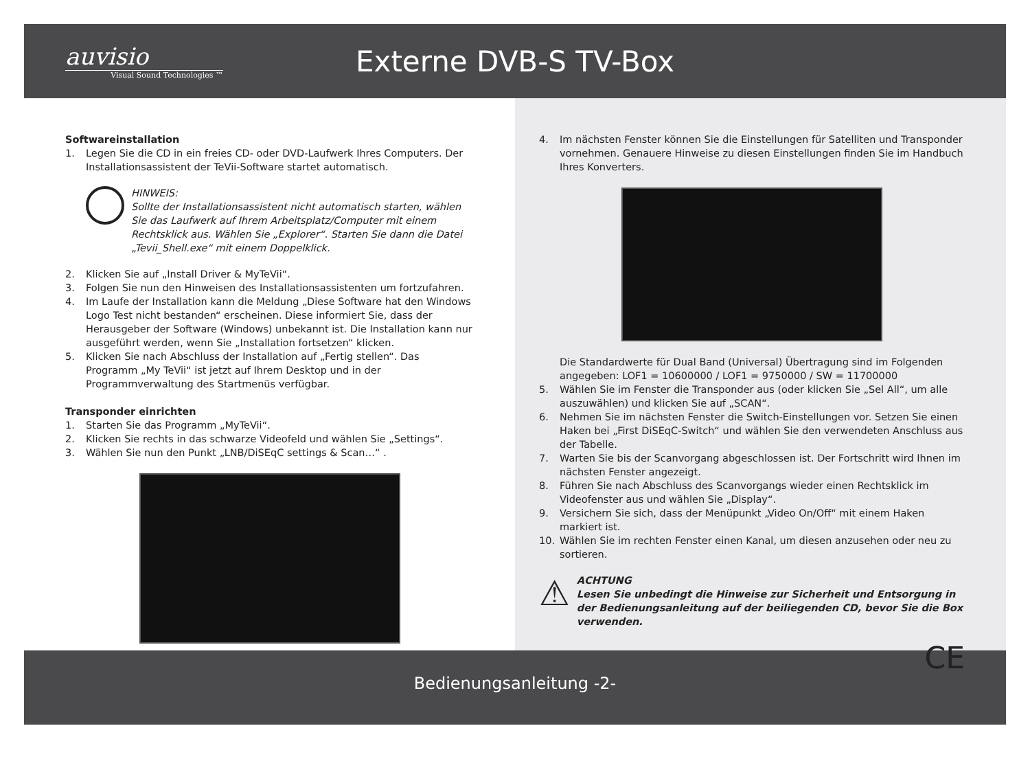auvisio
Visual Sound Technologies ™
Externe DVB-S TV-Box
Softwareinstallation
1. Legen Sie die CD in ein freies CD- oder DVD-Laufwerk Ihres Computers. Der Installationsassistent der TeVii-Software startet automatisch.
HINWEIS:
Sollte der Installationsassistent nicht automatisch starten, wählen Sie das Laufwerk auf Ihrem Arbeitsplatz/Computer mit einem Rechtsklick aus. Wählen Sie „Explorer“. Starten Sie dann die Datei „Tevii_Shell.exe“ mit einem Doppelklick.
2. Klicken Sie auf „Install Driver & MyTeVii“.
3. Folgen Sie nun den Hinweisen des Installationsassistenten um fortzufahren.
4. Im Laufe der Installation kann die Meldung „Diese Software hat den Windows Logo Test nicht bestanden“ erscheinen. Diese informiert Sie, dass der Herausgeber der Software (Windows) unbekannt ist. Die Installation kann nur ausgeführt werden, wenn Sie „Installation fortsetzen“ klicken.
5. Klicken Sie nach Abschluss der Installation auf „Fertig stellen“. Das Programm „My TeVii“ ist jetzt auf Ihrem Desktop und in der Programmverwaltung des Startmenüs verfügbar.
Transponder einrichten
1. Starten Sie das Programm „MyTeVii“.
2. Klicken Sie rechts in das schwarze Videofeld und wählen Sie „Settings“.
3. Wählen Sie nun den Punkt „LNB/DiSEqC settings & Scan…“ .
4. Im nächsten Fenster können Sie die Einstellungen für Satelliten und Transponder vornehmen. Genauere Hinweise zu diesen Einstellungen finden Sie im Handbuch Ihres Konverters.
Die Standardwerte für Dual Band (Universal) Übertragung sind im Folgenden angegeben: LOF1 = 10600000 / LOF1 = 9750000 / SW = 11700000
5. Wählen Sie im Fenster die Transponder aus (oder klicken Sie „Sel All“, um alle auszuwählen) und klicken Sie auf „SCAN“.
6. Nehmen Sie im nächsten Fenster die Switch-Einstellungen vor. Setzen Sie einen Haken bei „First DiSEqC-Switch“ und wählen Sie den verwendeten Anschluss aus der Tabelle.
7. Warten Sie bis der Scanvorgang abgeschlossen ist. Der Fortschritt wird Ihnen im nächsten Fenster angezeigt.
8. Führen Sie nach Abschluss des Scanvorgangs wieder einen Rechtsklick im Videofenster aus und wählen Sie „Display“.
9. Versichern Sie sich, dass der Menüpunkt „Video On/Off“ mit einem Haken markiert ist.
10. Wählen Sie im rechten Fenster einen Kanal, um diesen anzusehen oder neu zu sortieren.
⚠
ACHTUNG
Lesen Sie unbedingt die Hinweise zur Sicherheit und Entsorgung in der Bedienungsanleitung auf der beiliegenden CD, bevor Sie die Box verwenden.
CE
Bedienungsanleitung -2-